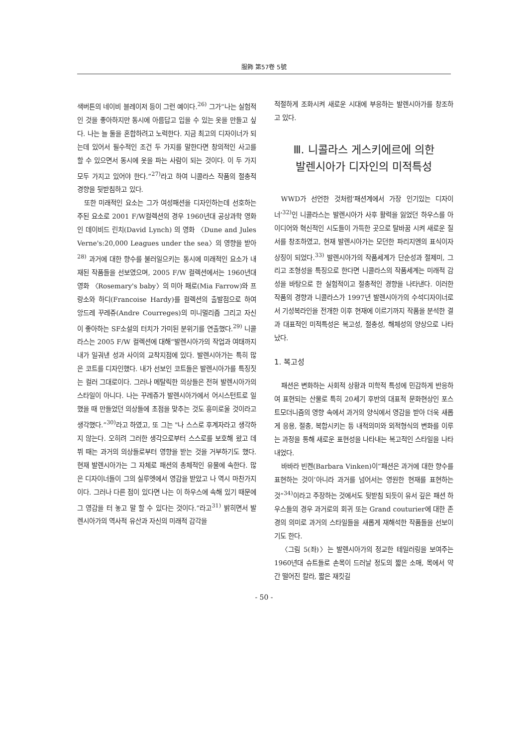服飾 第57卷 5號
색버튼의 네이비 블레이저 등이 그런 예이다.<sup>26)</sup> 그가“나는 실험적인 것을 좋아하지만 동시에 아름답고 입을 수 있는 옷을 만들고 싶다. 나는 늘 둘을 혼합하려고 노력한다. 지금 최고의 디자이너가 되는데 있어서 필수적인 조건 두 가지를 말한다면 창의적인 사고를 할 수 있으면서 동시에 옷을 파는 사람이 되는 것이다. 이 두 가지 모두 가지고 있어야 한다.”<sup>27)</sup>라고 하여 니콜라스 작품의 절충적 경향을 뒷받침하고 있다.
또한 미래적인 요소는 그가 여성패션을 디자인하는데 선호하는 주된 요소로 2001 F/W컬렉션의 경우 1960년대 공상과학 영화인 데이비드 린치(David Lynch) 의 영화 〈Dune and Jules Verne's:20,000 Leagues under the sea〉의 영향을 받아<sup>28)</sup> 과거에 대한 향수를 불러일으키는 동시에 미래적인 요소가 내재된 작품들을 선보였으며, 2005 F/W 컬렉션에서는 1960년대 영화 〈Rosemary's baby〉의 미아 패로(Mia Farrow)와 프랑소와 하디(Francoise Hardy)를 컬렉션의 출발점으로 하여 앙드레 꾸레쥬(Andre Courreges)의 미니멀리즘 그리고 자신이 좋아하는 SF소설의 터치가 가미된 분위기를 연출했다.<sup>29)</sup> 니콜라스는 2005 F/W 컬렉션에 대해“발렌시아가의 작업과 여태까지 내가 일궈낸 성과 사이의 교착지점에 있다. 발렌시아가는 특히 많은 코트를 디자인했다. 내가 선보인 코트들은 발렌시아가를 특징짓는 컬러 그대로이다. 그러나 메탈릭한 의상들은 전혀 발렌시아가의 스타일이 아니다. 나는 꾸레쥬가 발렌시아가에서 어시스턴트로 일했을 때 만들었던 의상들에 초점을 맞추는 것도 흥미로울 것이라고 생각했다.”<sup>30)</sup>라고 하였고, 또 그는 "나 스스로 후계자라고 생각하지 않는다. 오히려 그러한 생각으로부터 스스로를 보호해 왔고 데뷔 때는 과거의 의상들로부터 영향을 받는 것을 거부하기도 했다. 현재 발렌시아가는 그 자체로 패션의 총체적인 유물에 속한다. 많은 디자이너들이 그의 실루엣에서 영감을 받았고 나 역시 마찬가지이다. 그러나 다른 점이 있다면 나는 이 하우스에 속해 있기 때문에 그 영감을 터 놓고 말 할 수 있다는 것이다.”라고<sup>31)</sup> 밝히면서 발렌시아가의 역사적 유산과 자신의 미래적 감각을
적절하게 조화시켜 새로운 시대에 부응하는 발렌시아가를 창조하고 있다.
Ⅲ. 니콜라스 게스키에르에 의한
발렌시아가 디자인의 미적특성
WWD가 선언한 것처럼‘패션계에서 가장 인기있는 디자이너’<sup>32)</sup>인 니콜라스는 발렌시아가 사후 활력을 잃었던 하우스를 아이디어와 혁신적인 시도들이 가득한 곳으로 탈바꿈 시켜 새로운 질서를 창조하였고, 현재 발렌시아가는 모던한 파리지엔의 표식이자 상징이 되었다.<sup>33)</sup> 발렌시아가의 작품세계가 단순성과 절제미, 그리고 조형성을 특징으로 한다면 니콜라스의 작품세계는 미래적 감성을 바탕으로 한 실험적이고 절충적인 경향을 나타낸다. 이러한 작품의 경향과 니콜라스가 1997년 발렌시아가의 수석디자이너로서 기성복라인을 전개한 이후 현재에 이르기까지 작품을 분석한 결과 대표적인 미적특성은 복고성, 절충성, 해체성의 양상으로 나타났다.
1. 복고성
패션은 변화하는 사회적 상황과 미학적 특성에 민감하게 반응하여 표현되는 산물로 특히 20세기 후반의 대표적 문화현상인 포스트모더니즘의 영향 속에서 과거의 양식에서 영감을 받아 더욱 새롭게 응용, 절충, 복합시키는 등 내적의미와 외적형식의 변화를 이루는 과정을 통해 새로운 표현성을 나타내는 복고적인 스타일을 나타내었다.
바바라 빈켄(Barbara Vinken)이“패션은 과거에 대한 향수를 표현하는 것이’아니라 과거를 넘어서는 영원한 현재를 표현하는 것”<sup>34)</sup>이라고 주장하는 것에서도 뒷받침 되듯이 유서 깊은 패션 하우스들의 경우 과거로의 회귀 또는 Grand couturier에 대한 존경의 의미로 과거의 스타일들을 새롭게 재해석한 작품들을 선보이기도 한다.
〈그림 5(좌)〉는 발렌시아가의 정교한 테일러링을 보여주는 1960년대 슈트들로 손목이 드러날 정도의 짧은 소매, 목에서 약간 떨어진 칼라, 짧은 재킷길
- 50 -